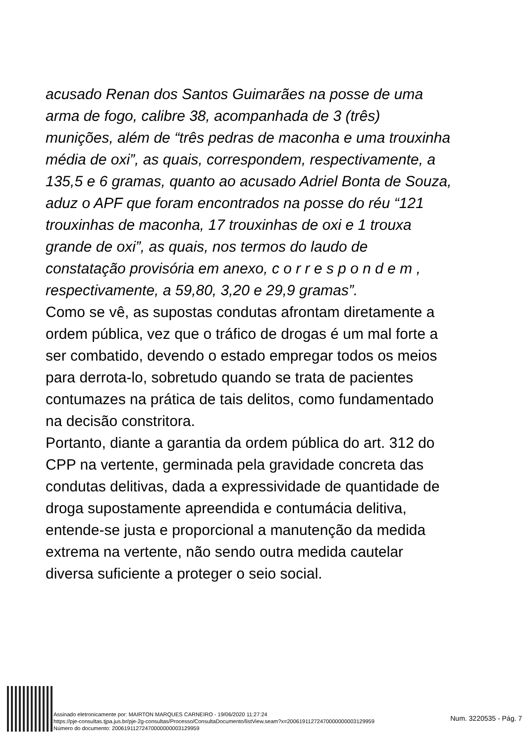acusado Renan dos Santos Guimarães na posse de uma arma de fogo, calibre 38, acompanhada de 3 (três) munições, além de “três pedras de maconha e uma trouxinha média de oxi”, as quais, correspondem, respectivamente, a 135,5 e 6 gramas, quanto ao acusado Adriel Bonta de Souza, aduz o APF que foram encontrados na posse do réu “121 trouxinhas de maconha, 17 trouxinhas de oxi e 1 trouxa grande de oxi”, as quais, nos termos do laudo de constatação provisória em anexo, c o r r e s p o n d e m , respectivamente, a 59,80, 3,20 e 29,9 gramas”.
Como se vê, as supostas condutas afrontam diretamente a ordem pública, vez que o tráfico de drogas é um mal forte a ser combatido, devendo o estado empregar todos os meios para derrota-lo, sobretudo quando se trata de pacientes contumazes na prática de tais delitos, como fundamentado na decisão constritora.
Portanto, diante a garantia da ordem pública do art. 312 do CPP na vertente, germinada pela gravidade concreta das condutas delitivas, dada a expressividade de quantidade de droga supostamente apreendida e contumácia delitiva, entende-se justa e proporcional a manutenção da medida extrema na vertente, não sendo outra medida cautelar diversa suficiente a proteger o seio social.
Assinado eletronicamente por: MAIRTON MARQUES CARNEIRO - 19/06/2020 11:27:24
https://pje-consultas.tjpa.jus.br/pje-2g-consultas/Processo/ConsultaDocumento/listView.seam?x=20061911272470000000003129959
Número do documento: 20061911272470000000003129959
Num. 3220535 - Pág. 7